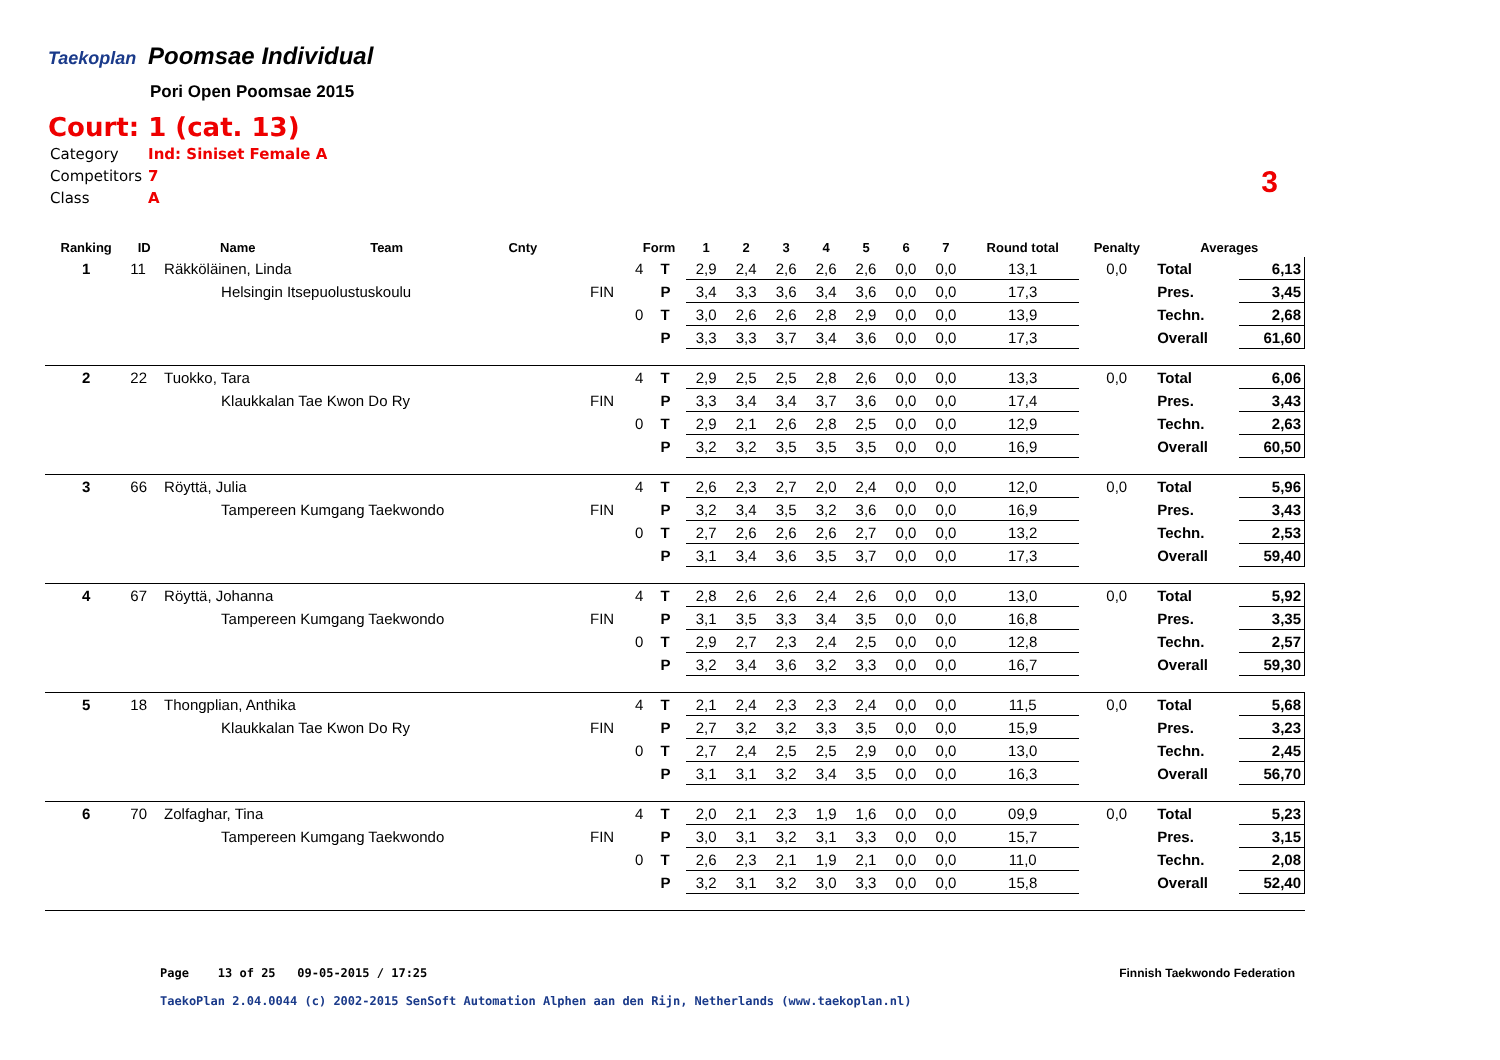Taekoplan
Poomsae Individual
Pori Open Poomsae 2015
Court: 1 (cat. 13)
| Category | Ind: Siniset Female A |
| Competitors | 7 |
| Class | A |
3
| Ranking | ID | Name | Team | Cnty | | Form | | 1 | 2 | 3 | 4 | 5 | 6 | 7 | Round total | Penalty | Averages | |
| --- | --- | --- | --- | --- | --- | --- | --- | --- | --- | --- | --- | --- | --- | --- | --- | --- | --- | --- |
| 1 | 11 | Räkköläinen, Linda | | | | 4 | T | 2,9 | 2,4 | 2,6 | 2,6 | 2,6 | 0,0 | 0,0 | 13,1 | 0,0 | Total | 6,13 |
| | | Helsingin Itsepuolustuskoulu | | | FIN | | P | 3,4 | 3,3 | 3,6 | 3,4 | 3,6 | 0,0 | 0,0 | 17,3 | | Pres. | 3,45 |
| | | | | | | 0 | T | 3,0 | 2,6 | 2,6 | 2,8 | 2,9 | 0,0 | 0,0 | 13,9 | | Techn. | 2,68 |
| | | | | | | | P | 3,3 | 3,3 | 3,7 | 3,4 | 3,6 | 0,0 | 0,0 | 17,3 | | Overall | 61,60 |
| 2 | 22 | Tuokko, Tara | | | | 4 | T | 2,9 | 2,5 | 2,5 | 2,8 | 2,6 | 0,0 | 0,0 | 13,3 | 0,0 | Total | 6,06 |
| | | Klaukkalan Tae Kwon Do Ry | | | FIN | | P | 3,3 | 3,4 | 3,4 | 3,7 | 3,6 | 0,0 | 0,0 | 17,4 | | Pres. | 3,43 |
| | | | | | | 0 | T | 2,9 | 2,1 | 2,6 | 2,8 | 2,5 | 0,0 | 0,0 | 12,9 | | Techn. | 2,63 |
| | | | | | | | P | 3,2 | 3,2 | 3,5 | 3,5 | 3,5 | 0,0 | 0,0 | 16,9 | | Overall | 60,50 |
| 3 | 66 | Röyttä, Julia | | | | 4 | T | 2,6 | 2,3 | 2,7 | 2,0 | 2,4 | 0,0 | 0,0 | 12,0 | 0,0 | Total | 5,96 |
| | | Tampereen Kumgang Taekwondo | | | FIN | | P | 3,2 | 3,4 | 3,5 | 3,2 | 3,6 | 0,0 | 0,0 | 16,9 | | Pres. | 3,43 |
| | | | | | | 0 | T | 2,7 | 2,6 | 2,6 | 2,6 | 2,7 | 0,0 | 0,0 | 13,2 | | Techn. | 2,53 |
| | | | | | | | P | 3,1 | 3,4 | 3,6 | 3,5 | 3,7 | 0,0 | 0,0 | 17,3 | | Overall | 59,40 |
| 4 | 67 | Röyttä, Johanna | | | | 4 | T | 2,8 | 2,6 | 2,6 | 2,4 | 2,6 | 0,0 | 0,0 | 13,0 | 0,0 | Total | 5,92 |
| | | Tampereen Kumgang Taekwondo | | | FIN | | P | 3,1 | 3,5 | 3,3 | 3,4 | 3,5 | 0,0 | 0,0 | 16,8 | | Pres. | 3,35 |
| | | | | | | 0 | T | 2,9 | 2,7 | 2,3 | 2,4 | 2,5 | 0,0 | 0,0 | 12,8 | | Techn. | 2,57 |
| | | | | | | | P | 3,2 | 3,4 | 3,6 | 3,2 | 3,3 | 0,0 | 0,0 | 16,7 | | Overall | 59,30 |
| 5 | 18 | Thongplian, Anthika | | | | 4 | T | 2,1 | 2,4 | 2,3 | 2,3 | 2,4 | 0,0 | 0,0 | 11,5 | 0,0 | Total | 5,68 |
| | | Klaukkalan Tae Kwon Do Ry | | | FIN | | P | 2,7 | 3,2 | 3,2 | 3,3 | 3,5 | 0,0 | 0,0 | 15,9 | | Pres. | 3,23 |
| | | | | | | 0 | T | 2,7 | 2,4 | 2,5 | 2,5 | 2,9 | 0,0 | 0,0 | 13,0 | | Techn. | 2,45 |
| | | | | | | | P | 3,1 | 3,1 | 3,2 | 3,4 | 3,5 | 0,0 | 0,0 | 16,3 | | Overall | 56,70 |
| 6 | 70 | Zolfaghar, Tina | | | | 4 | T | 2,0 | 2,1 | 2,3 | 1,9 | 1,6 | 0,0 | 0,0 | 09,9 | 0,0 | Total | 5,23 |
| | | Tampereen Kumgang Taekwondo | | | FIN | | P | 3,0 | 3,1 | 3,2 | 3,1 | 3,3 | 0,0 | 0,0 | 15,7 | | Pres. | 3,15 |
| | | | | | | 0 | T | 2,6 | 2,3 | 2,1 | 1,9 | 2,1 | 0,0 | 0,0 | 11,0 | | Techn. | 2,08 |
| | | | | | | | P | 3,2 | 3,1 | 3,2 | 3,0 | 3,3 | 0,0 | 0,0 | 15,8 | | Overall | 52,40 |
Page 13 of 25 09-05-2015 / 17:25
Finnish Taekwondo Federation
TaekoPlan 2.04.0044 (c) 2002-2015 SenSoft Automation Alphen aan den Rijn, Netherlands (www.taekoplan.nl)